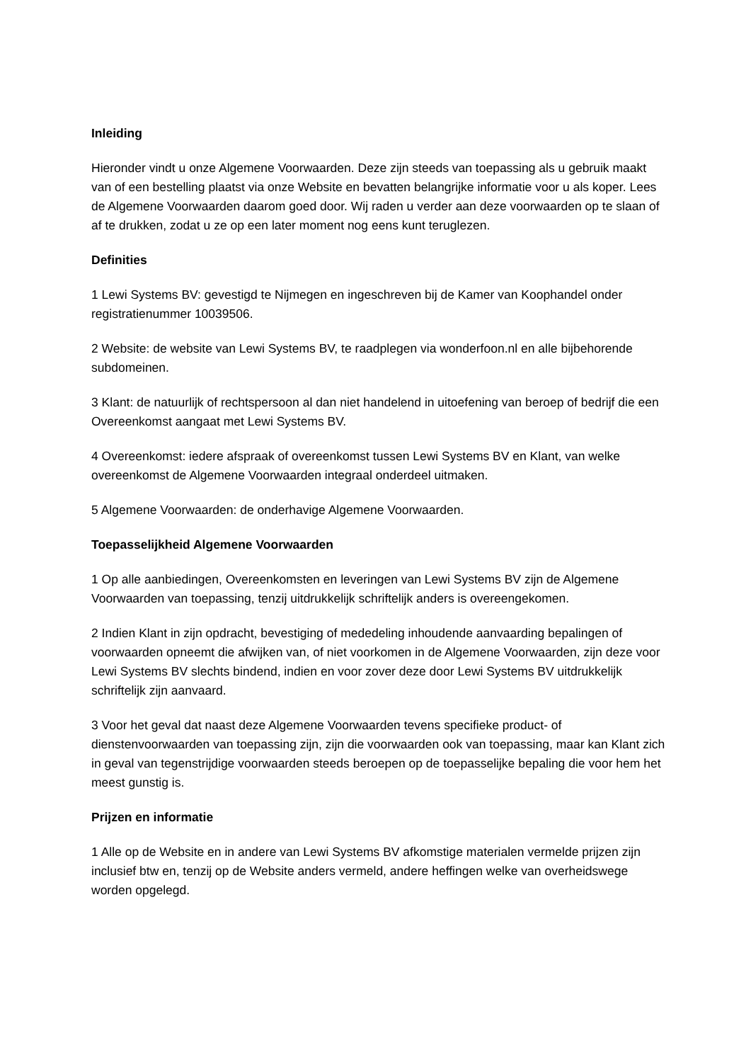Inleiding
Hieronder vindt u onze Algemene Voorwaarden. Deze zijn steeds van toepassing als u gebruik maakt van of een bestelling plaatst via onze Website en bevatten belangrijke informatie voor u als koper. Lees de Algemene Voorwaarden daarom goed door. Wij raden u verder aan deze voorwaarden op te slaan of af te drukken, zodat u ze op een later moment nog eens kunt teruglezen.
Definities
1 Lewi Systems BV: gevestigd te Nijmegen en ingeschreven bij de Kamer van Koophandel onder registratienummer 10039506.
2 Website: de website van Lewi Systems BV, te raadplegen via wonderfoon.nl en alle bijbehorende subdomeinen.
3 Klant: de natuurlijk of rechtspersoon al dan niet handelend in uitoefening van beroep of bedrijf die een Overeenkomst aangaat met Lewi Systems BV.
4 Overeenkomst: iedere afspraak of overeenkomst tussen Lewi Systems BV en Klant, van welke overeenkomst de Algemene Voorwaarden integraal onderdeel uitmaken.
5 Algemene Voorwaarden: de onderhavige Algemene Voorwaarden.
Toepasselijkheid Algemene Voorwaarden
1 Op alle aanbiedingen, Overeenkomsten en leveringen van Lewi Systems BV zijn de Algemene Voorwaarden van toepassing, tenzij uitdrukkelijk schriftelijk anders is overeengekomen.
2 Indien Klant in zijn opdracht, bevestiging of mededeling inhoudende aanvaarding bepalingen of voorwaarden opneemt die afwijken van, of niet voorkomen in de Algemene Voorwaarden, zijn deze voor Lewi Systems BV slechts bindend, indien en voor zover deze door Lewi Systems BV uitdrukkelijk schriftelijk zijn aanvaard.
3 Voor het geval dat naast deze Algemene Voorwaarden tevens specifieke product- of dienstenvoorwaarden van toepassing zijn, zijn die voorwaarden ook van toepassing, maar kan Klant zich in geval van tegenstrijdige voorwaarden steeds beroepen op de toepasselijke bepaling die voor hem het meest gunstig is.
Prijzen en informatie
1 Alle op de Website en in andere van Lewi Systems BV afkomstige materialen vermelde prijzen zijn inclusief btw en, tenzij op de Website anders vermeld, andere heffingen welke van overheidswege worden opgelegd.